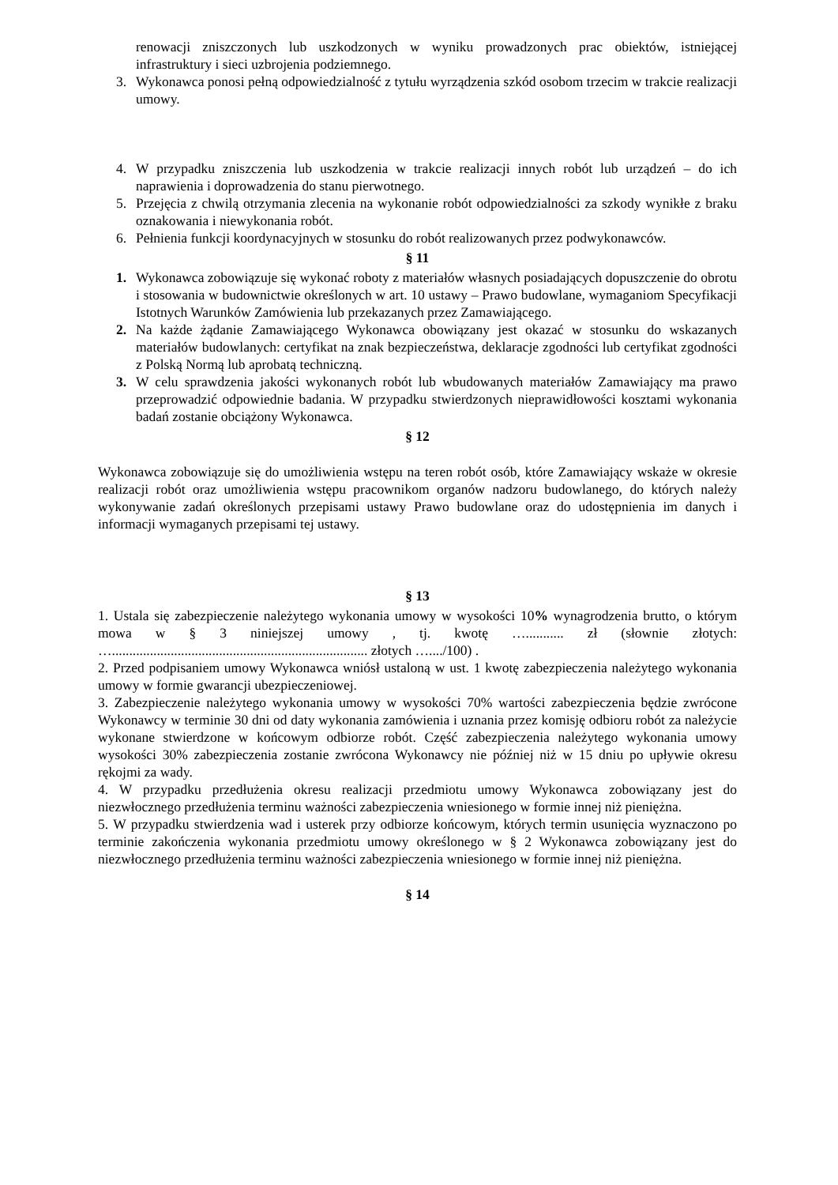renowacji zniszczonych lub uszkodzonych w wyniku prowadzonych prac obiektów, istniejącej infrastruktury i sieci uzbrojenia podziemnego.
3. Wykonawca ponosi pełną odpowiedzialność z tytułu wyrządzenia szkód osobom trzecim w trakcie realizacji umowy.
4. W przypadku zniszczenia lub uszkodzenia w trakcie realizacji innych robót lub urządzeń – do ich naprawienia i doprowadzenia do stanu pierwotnego.
5. Przejęcia z chwilą otrzymania zlecenia na wykonanie robót odpowiedzialności za szkody wynikłe z braku oznakowania i niewykonania robót.
6. Pełnienia funkcji koordynacyjnych w stosunku do robót realizowanych przez podwykonawców.
§ 11
1. Wykonawca zobowiązuje się wykonać roboty z materiałów własnych posiadających dopuszczenie do obrotu i stosowania w budownictwie określonych w art. 10 ustawy – Prawo budowlane, wymaganiom Specyfikacji Istotnych Warunków Zamówienia lub przekazanych przez Zamawiającego.
2. Na każde żądanie Zamawiającego Wykonawca obowiązany jest okazać w stosunku do wskazanych materiałów budowlanych: certyfikat na znak bezpieczeństwa, deklaracje zgodności lub certyfikat zgodności z Polską Normą lub aprobatą techniczną.
3. W celu sprawdzenia jakości wykonanych robót lub wbudowanych materiałów Zamawiający ma prawo przeprowadzić odpowiednie badania. W przypadku stwierdzonych nieprawidłowości kosztami wykonania badań zostanie obciążony Wykonawca.
§ 12
Wykonawca zobowiązuje się do umożliwienia wstępu na teren robót osób, które Zamawiający wskaże w okresie realizacji robót oraz umożliwienia wstępu pracownikom organów nadzoru budowlanego, do których należy wykonywanie zadań określonych przepisami ustawy Prawo budowlane oraz do udostępnienia im danych i informacji wymaganych przepisami tej ustawy.
§ 13
1. Ustala się zabezpieczenie należytego wykonania umowy w wysokości 10% wynagrodzenia brutto, o którym mowa w § 3 niniejszej umowy , tj. kwotę …........... zł (słownie złotych: ….......................................................................... złotych …..../100) .
2. Przed podpisaniem umowy Wykonawca wniósł ustaloną w ust. 1 kwotę zabezpieczenia należytego wykonania umowy w formie gwarancji ubezpieczeniowej.
3. Zabezpieczenie należytego wykonania umowy w wysokości 70% wartości zabezpieczenia będzie zwrócone Wykonawcy w terminie 30 dni od daty wykonania zamówienia i uznania przez komisję odbioru robót za należycie wykonane stwierdzone w końcowym odbiorze robót. Część zabezpieczenia należytego wykonania umowy wysokości 30% zabezpieczenia zostanie zwrócona Wykonawcy nie później niż w 15 dniu po upływie okresu rękojmi za wady.
4. W przypadku przedłużenia okresu realizacji przedmiotu umowy Wykonawca zobowiązany jest do niezwłocznego przedłużenia terminu ważności zabezpieczenia wniesionego w formie innej niż pieniężna.
5. W przypadku stwierdzenia wad i usterek przy odbiorze końcowym, których termin usunięcia wyznaczono po terminie zakończenia wykonania przedmiotu umowy określonego w § 2 Wykonawca zobowiązany jest do niezwłocznego przedłużenia terminu ważności zabezpieczenia wniesionego w formie innej niż pieniężna.
§ 14